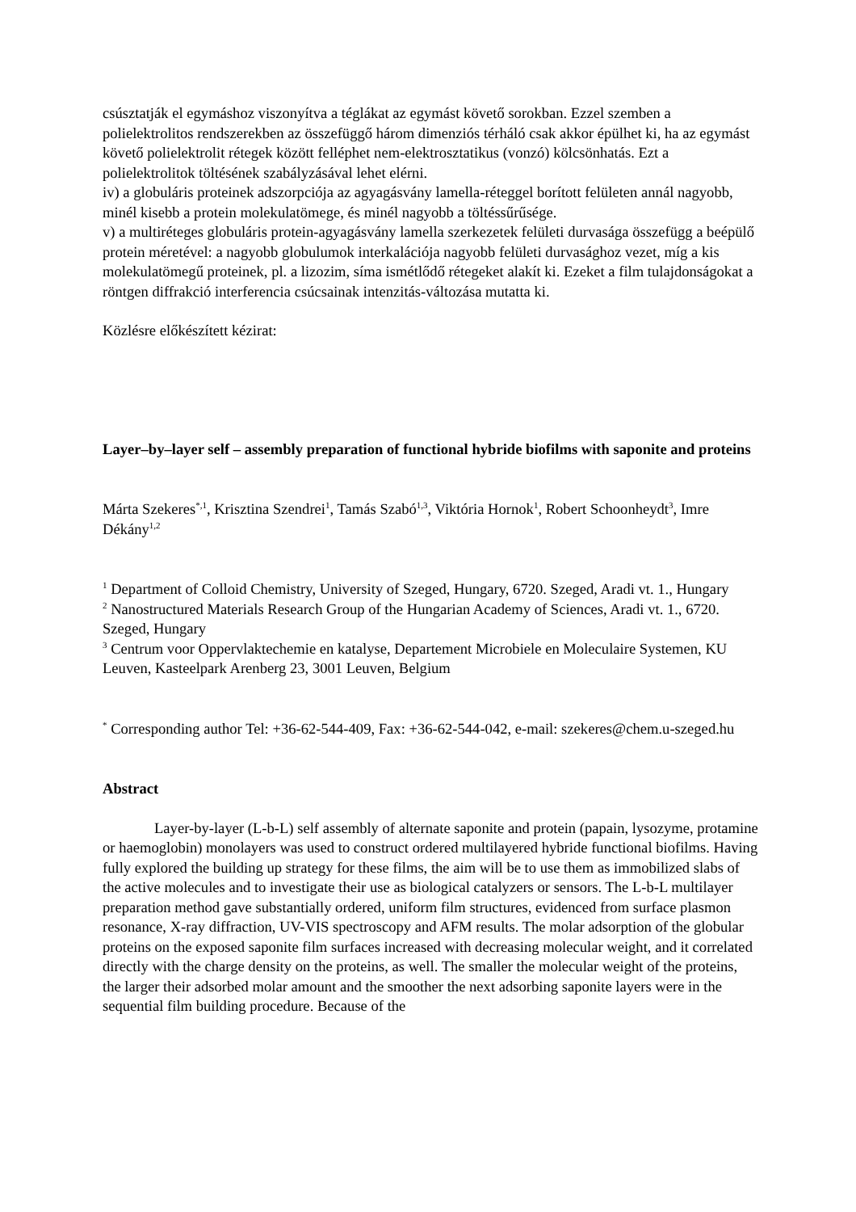csúsztatják el egymáshoz viszonyítva a téglákat az egymást követő sorokban. Ezzel szemben a polielektrolitos rendszerekben az összefüggő három dimenziós térháló csak akkor épülhet ki, ha az egymást követő polielektrolit rétegek között felléphet nem-elektrosztatikus (vonzó) kölcsönhatás. Ezt a polielektrolitok töltésének szabályzásával lehet elérni.
iv) a globuláris proteinek adszorpciója az agyagásvány lamella-réteggel borított felületen annál nagyobb, minél kisebb a protein molekulatömege, és minél nagyobb a töltéssűrűsége.
v) a multiréteges globuláris protein-agyagásvány lamella szerkezetek felületi durvasága összefügg a beépülő protein méretével: a nagyobb globulumok interkalációja nagyobb felületi durvasághoz vezet, míg a kis molekulatömegű proteinek, pl. a lizozim, síma ismétlődő rétegeket alakít ki. Ezeket a film tulajdonságokat a röntgen diffrakció interferencia csúcsainak intenzitás-változása mutatta ki.
Közlésre előkészített kézirat:
Layer–by–layer self – assembly preparation of functional hybride biofilms with saponite and proteins
Márta Szekeres<sup>*,1</sup>, Krisztina Szendrei<sup>1</sup>, Tamás Szabó<sup>1,3</sup>, Viktória Hornok<sup>1</sup>, Robert Schoonheydt<sup>3</sup>, Imre Dékány<sup>1,2</sup>
<sup>1</sup> Department of Colloid Chemistry, University of Szeged, Hungary, 6720. Szeged, Aradi vt. 1., Hungary
<sup>2</sup> Nanostructured Materials Research Group of the Hungarian Academy of Sciences, Aradi vt. 1., 6720. Szeged, Hungary
<sup>3</sup> Centrum voor Oppervlaktechemie en katalyse, Departement Microbiele en Moleculaire Systemen, KU Leuven, Kasteelpark Arenberg 23, 3001 Leuven, Belgium
<sup>*</sup> Corresponding author Tel: +36-62-544-409, Fax: +36-62-544-042, e-mail: szekeres@chem.u-szeged.hu
Abstract
Layer-by-layer (L-b-L) self assembly of alternate saponite and protein (papain, lysozyme, protamine or haemoglobin) monolayers was used to construct ordered multilayered hybride functional biofilms. Having fully explored the building up strategy for these films, the aim will be to use them as immobilized slabs of the active molecules and to investigate their use as biological catalyzers or sensors. The L-b-L multilayer preparation method gave substantially ordered, uniform film structures, evidenced from surface plasmon resonance, X-ray diffraction, UV-VIS spectroscopy and AFM results. The molar adsorption of the globular proteins on the exposed saponite film surfaces increased with decreasing molecular weight, and it correlated directly with the charge density on the proteins, as well. The smaller the molecular weight of the proteins, the larger their adsorbed molar amount and the smoother the next adsorbing saponite layers were in the sequential film building procedure. Because of the